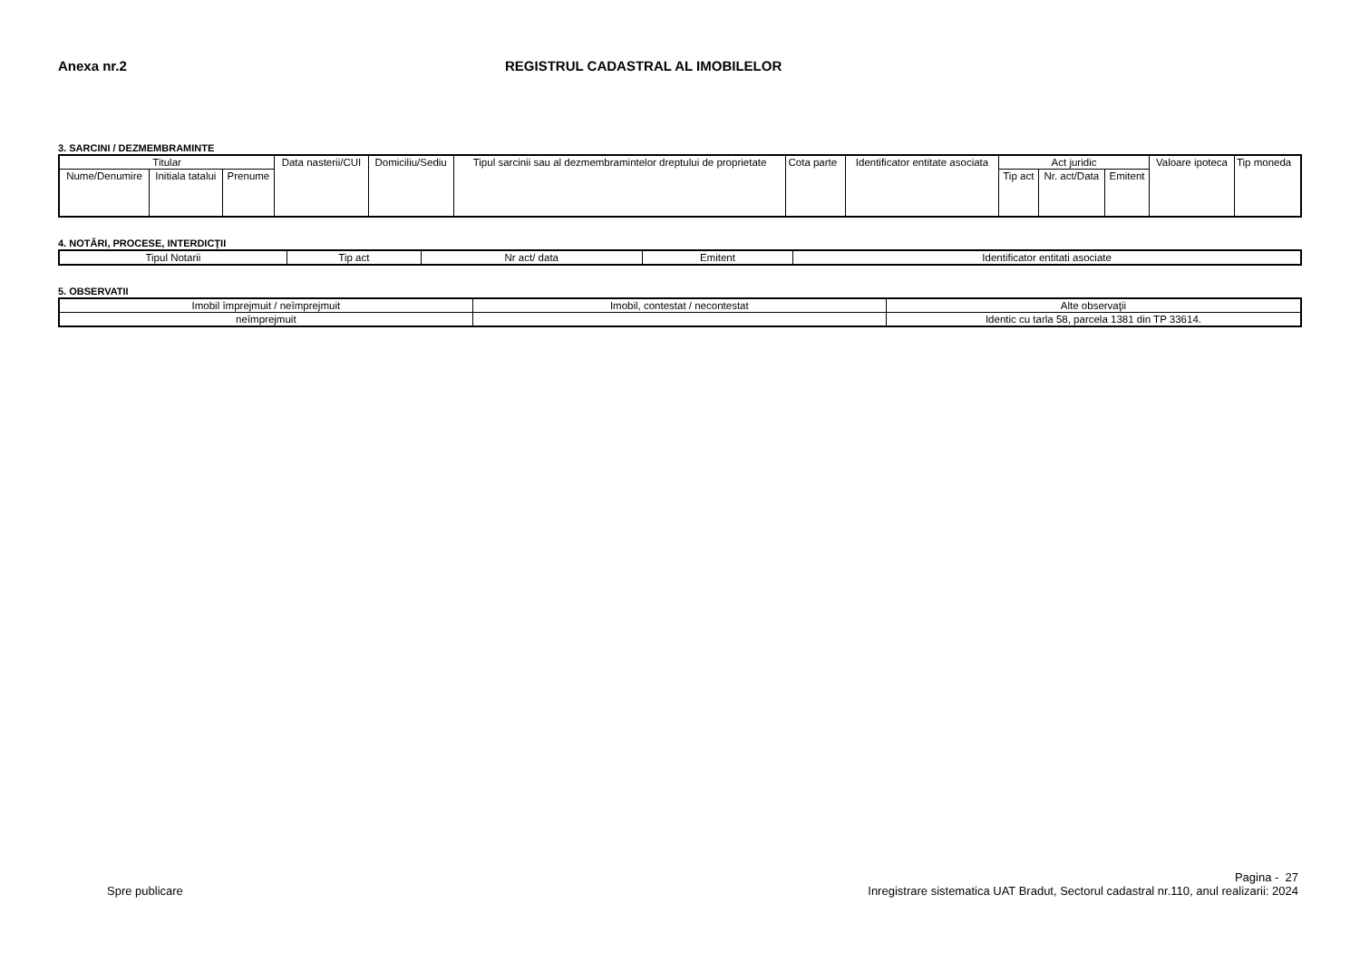Anexa nr.2 REGISTRUL CADASTRAL AL IMOBILELOR
3. SARCINI / DEZMEMBRAMINTE
| Titular | | | Data nasterii/CUI | Domiciliu/Sediu | Tipul sarcinii sau al dezmembramintelor dreptului de proprietate | Cota parte | Identificator entitate asociata | Act juridic | | | Valoare ipoteca | Tip moneda |
| --- | --- | --- | --- | --- | --- | --- | --- | --- | --- | --- | --- | --- |
| Nume/Denumire | Initiala tatalui | Prenume | | | | | | Tip act | Nr. act/Data | Emitent | | |
4. NOTĂRI, PROCESE, INTERDICŢII
| Tipul Notarii | Tip act | Nr act/ data | Emitent | Identificator entitati asociate |
| --- | --- | --- | --- | --- |
5. OBSERVATII
| Imobil împrejmuit / neîmprejmuit | Imobil, contestat / necontestat | Alte observaţii |
| --- | --- | --- |
| neîmprejmuit | | Identic cu tarla 58, parcela 1381 din TP 33614. |
Spre publicare
Pagina - 27
Inregistrare sistematica UAT Bradut, Sectorul cadastral nr.110, anul realizarii: 2024